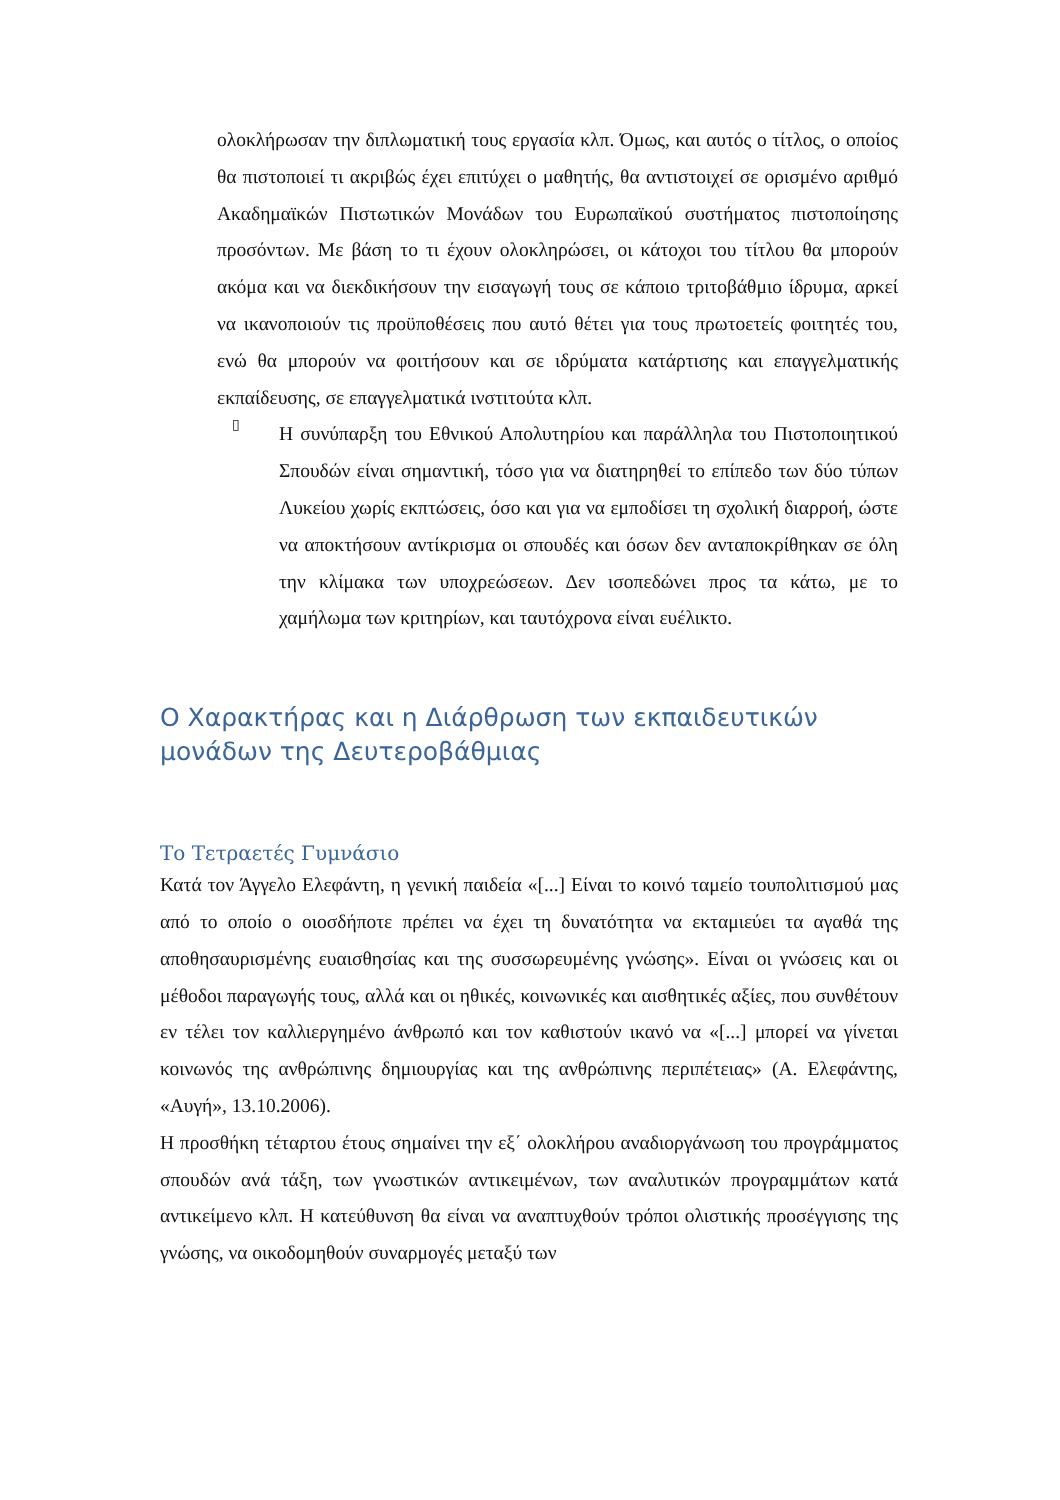ολοκλήρωσαν την διπλωματική τους εργασία κλπ. Όμως, και αυτός ο τίτλος, ο οποίος θα πιστοποιεί τι ακριβώς έχει επιτύχει ο μαθητής, θα αντιστοιχεί σε ορισμένο αριθμό Ακαδημαϊκών Πιστωτικών Μονάδων του Ευρωπαϊκού συστήματος πιστοποίησης προσόντων. Με βάση το τι έχουν ολοκληρώσει, οι κάτοχοι του τίτλου θα μπορούν ακόμα και να διεκδικήσουν την εισαγωγή τους σε κάποιο τριτοβάθμιο ίδρυμα, αρκεί να ικανοποιούν τις προϋποθέσεις που αυτό θέτει για τους πρωτοετείς φοιτητές του, ενώ θα μπορούν να φοιτήσουν και σε ιδρύματα κατάρτισης και επαγγελματικής εκπαίδευσης, σε επαγγελματικά ινστιτούτα κλπ.
▯
Η συνύπαρξη του Εθνικού Απολυτηρίου και παράλληλα του Πιστοποιητικού Σπουδών είναι σημαντική, τόσο για να διατηρηθεί το επίπεδο των δύο τύπων Λυκείου χωρίς εκπτώσεις, όσο και για να εμποδίσει τη σχολική διαρροή, ώστε να αποκτήσουν αντίκρισμα οι σπουδές και όσων δεν ανταποκρίθηκαν σε όλη την κλίμακα των υποχρεώσεων. Δεν ισοπεδώνει προς τα κάτω, με το χαμήλωμα των κριτηρίων, και ταυτόχρονα είναι ευέλικτο.
Ο Χαρακτήρας και η Διάρθρωση των εκπαιδευτικών μονάδων της Δευτεροβάθμιας
Το Τετραετές Γυμνάσιο
Κατά τον Άγγελο Ελεφάντη, η γενική παιδεία «[...] Είναι το κοινό ταμείο τουπολιτισμού μας από το οποίο ο οιοσδήποτε πρέπει να έχει τη δυνατότητα να εκταμιεύει τα αγαθά της αποθησαυρισμένης ευαισθησίας και της συσσωρευμένης γνώσης». Είναι οι γνώσεις και οι μέθοδοι παραγωγής τους, αλλά και οι ηθικές, κοινωνικές και αισθητικές αξίες, που συνθέτουν εν τέλει τον καλλιεργημένο άνθρωπό και τον καθιστούν ικανό να «[...] μπορεί να γίνεται κοινωνός της ανθρώπινης δημιουργίας και της ανθρώπινης περιπέτειας» (Α. Ελεφάντης, «Αυγή», 13.10.2006).
Η προσθήκη τέταρτου έτους σημαίνει την εξ΄ ολοκλήρου αναδιοργάνωση του προγράμματος σπουδών ανά τάξη, των γνωστικών αντικειμένων, των αναλυτικών προγραμμάτων κατά αντικείμενο κλπ. Η κατεύθυνση θα είναι να αναπτυχθούν τρόποι ολιστικής προσέγγισης της γνώσης, να οικοδομηθούν συναρμογές μεταξύ των